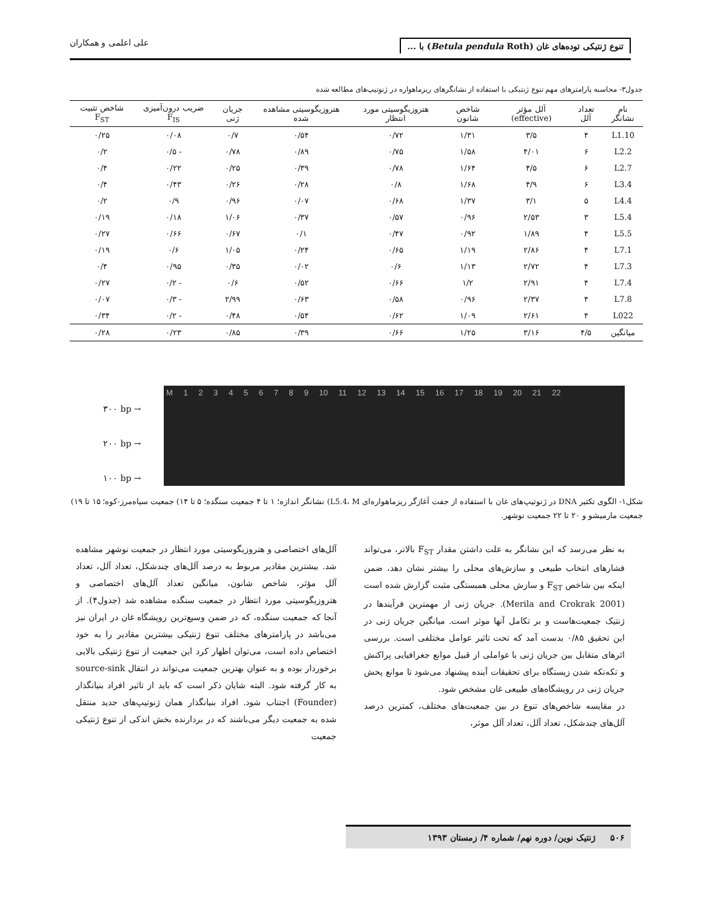تنوع ژنتیکی توده‌های غان (Betula pendula Roth) با ... علی اعلمی و همکاران
جدول۳- محاسبه پارامترهای مهم تنوع ژنتیکی با استفاده از نشانگرهای ریزماهواره در ژنوتیپ‌های مطالعه شده
| نام نشانگر | تعداد آلل | آلل مؤثر (effective) | شاخص شانون | هتروزیگوسیتی مورد انتظار | هتروزیگوسیتی مشاهده شده | جریان ژنی | ضریب درون‌آمیزی F<sub>IS</sub> | شاخص تثبیت F<sub>ST</sub> |
| --- | --- | --- | --- | --- | --- | --- | --- | --- |
| L1.10 | ۴ | ۳/۵ | ۱/۳۱ | ۰/۷۲ | ۰/۵۴ | ۰/۷ | ۰/۰۸ | ۰/۲۵ |
| L2.2 | ۶ | ۴/۰۱ | ۱/۵۸ | ۰/۷۵ | ۰/۸۹ | ۰/۷۸ | - ۰/۵ | ۰/۲ |
| L2.7 | ۶ | ۴/۵ | ۱/۶۴ | ۰/۷۸ | ۰/۳۹ | ۰/۲۵ | ۰/۲۲ | ۰/۴ |
| L3.4 | ۶ | ۴/۹ | ۱/۶۸ | ۰/۸ | ۰/۲۸ | ۰/۲۶ | ۰/۴۳ | ۰/۴ |
| L4.4 | ۵ | ۳/۱ | ۱/۳۷ | ۰/۶۸ | ۰/۰۷ | ۰/۹۶ | ۰/۹ | ۰/۲ |
| L5.4 | ۳ | ۲/۵۳ | ۰/۹۶ | ۰/۵۷ | ۰/۳۷ | ۱/۰۶ | ۰/۱۸ | ۰/۱۹ |
| L5.5 | ۴ | ۱/۸۹ | ۰/۹۲ | ۰/۴۷ | ۰/۱ | ۰/۶۷ | ۰/۶۶ | ۰/۲۷ |
| L7.1 | ۴ | ۲/۸۶ | ۱/۱۹ | ۰/۶۵ | ۰/۲۴ | ۱/۰۵ | ۰/۶ | ۰/۱۹ |
| L7.3 | ۴ | ۲/۷۲ | ۱/۱۳ | ۰/۶ | ۰/۰۲ | ۰/۳۵ | ۰/۹۵ | ۰/۴ |
| L7.4 | ۴ | ۲/۹۱ | ۱/۲ | ۰/۶۶ | ۰/۵۲ | ۰/۶ | - ۰/۲ | ۰/۲۷ |
| L7.8 | ۴ | ۲/۳۷ | ۰/۹۶ | ۰/۵۸ | ۰/۶۳ | ۲/۹۹ | - ۰/۳ | ۰/۰۷ |
| L022 | ۴ | ۲/۶۱ | ۱/۰۹ | ۰/۶۲ | ۰/۵۴ | ۰/۴۸ | - ۰/۲ | ۰/۳۴ |
| میانگین | ۴/۵ | ۳/۱۶ | ۱/۲۵ | ۰/۶۶ | ۰/۳۹ | ۰/۸۵ | ۰/۲۳ | ۰/۲۸ |
۳۰۰ bp →
۲۰۰ bp →
۱۰۰ bp →
M 1 2 3 4 5 6 7 8 9 10 11 12 13 14 15 16 17 18 19 20 21 22
شکل۱- الگوی تکثیر DNA در ژنوتیپ‌های غان با استفاده از جفت آغازگر ریزماهواره‌ای L5.4، M) نشانگر اندازه؛ ۱ تا ۴ جمعیت سنگده؛ ۵ تا ۱۴) جمعیت سیاه‌مرز-کوه؛ ۱۵ تا ۱۹) جمعیت مارمیشو و ۲۰ تا ۲۲ جمعیت نوشهر.
به نظر می‌رسد که این نشانگر به علت داشتن مقدار F<sub>ST</sub> بالاتر، می‌تواند فشارهای انتخاب طبیعی و سازش‌های محلی را بیشتر نشان دهد، ضمن اینکه بین شاخص F<sub>ST</sub> و سازش محلی همبستگی مثبت گزارش شده است (Merila and Crokrak 2001). جریان ژنی از مهمترین فرآیندها در ژنتیک جمعیت‌هاست و بر تکامل آنها موثر است. میانگین جریان ژنی در این تحقیق ۰/۸۵ بدست آمد که تحت تاثیر عوامل مختلفی است. بررسی اثرهای متقابل بین جریان ژنی با عواملی از قبیل موانع جغرافیایی پراکنش و تکه‌تکه شدن زیستگاه برای تحقیقات آینده پیشنهاد می‌شود تا موانع پخش جریان ژنی در رویشگاه‌های طبیعی غان مشخص شود.
در مقایسه شاخص‌های تنوع در بین جمعیت‌های مختلف، کمترین درصد آلل‌های چندشکل، تعداد آلل، تعداد آلل موثر،
آلل‌های اختصاصی و هتروزیگوسیتی مورد انتظار در جمعیت نوشهر مشاهده شد. بیشترین مقادیر مربوط به درصد آلل‌های چندشکل، تعداد آلل، تعداد آلل مؤثر، شاخص شانون، میانگین تعداد آلل‌های اختصاصی و هتروزیگوسیتی مورد انتظار در جمعیت سنگده مشاهده شد (جدول۴). از آنجا که جمعیت سنگده، که در ضمن وسیع‌ترین رویشگاه غان در ایران نیز می‌باشد در پارامترهای مختلف تنوع ژنتیکی بیشترین مقادیر را به خود اختصاص داده است، می‌توان اظهار کرد این جمعیت از تنوع ژنتیکی بالایی برخوردار بوده و به عنوان بهترین جمعیت می‌تواند در انتقال source-sink به کار گرفته شود. البته شایان ذکر است که باید از تاثیر افراد بنیانگذار (Founder) اجتناب شود. افراد بنیانگذار همان ژنوتیپ‌های جدید منتقل شده به جمعیت دیگر می‌باشند که در بردارنده بخش اندکی از تنوع ژنتیکی جمعیت
۵۰۶ ژنتیک نوین/ دوره نهم/ شماره ۴/ زمستان ۱۳۹۳